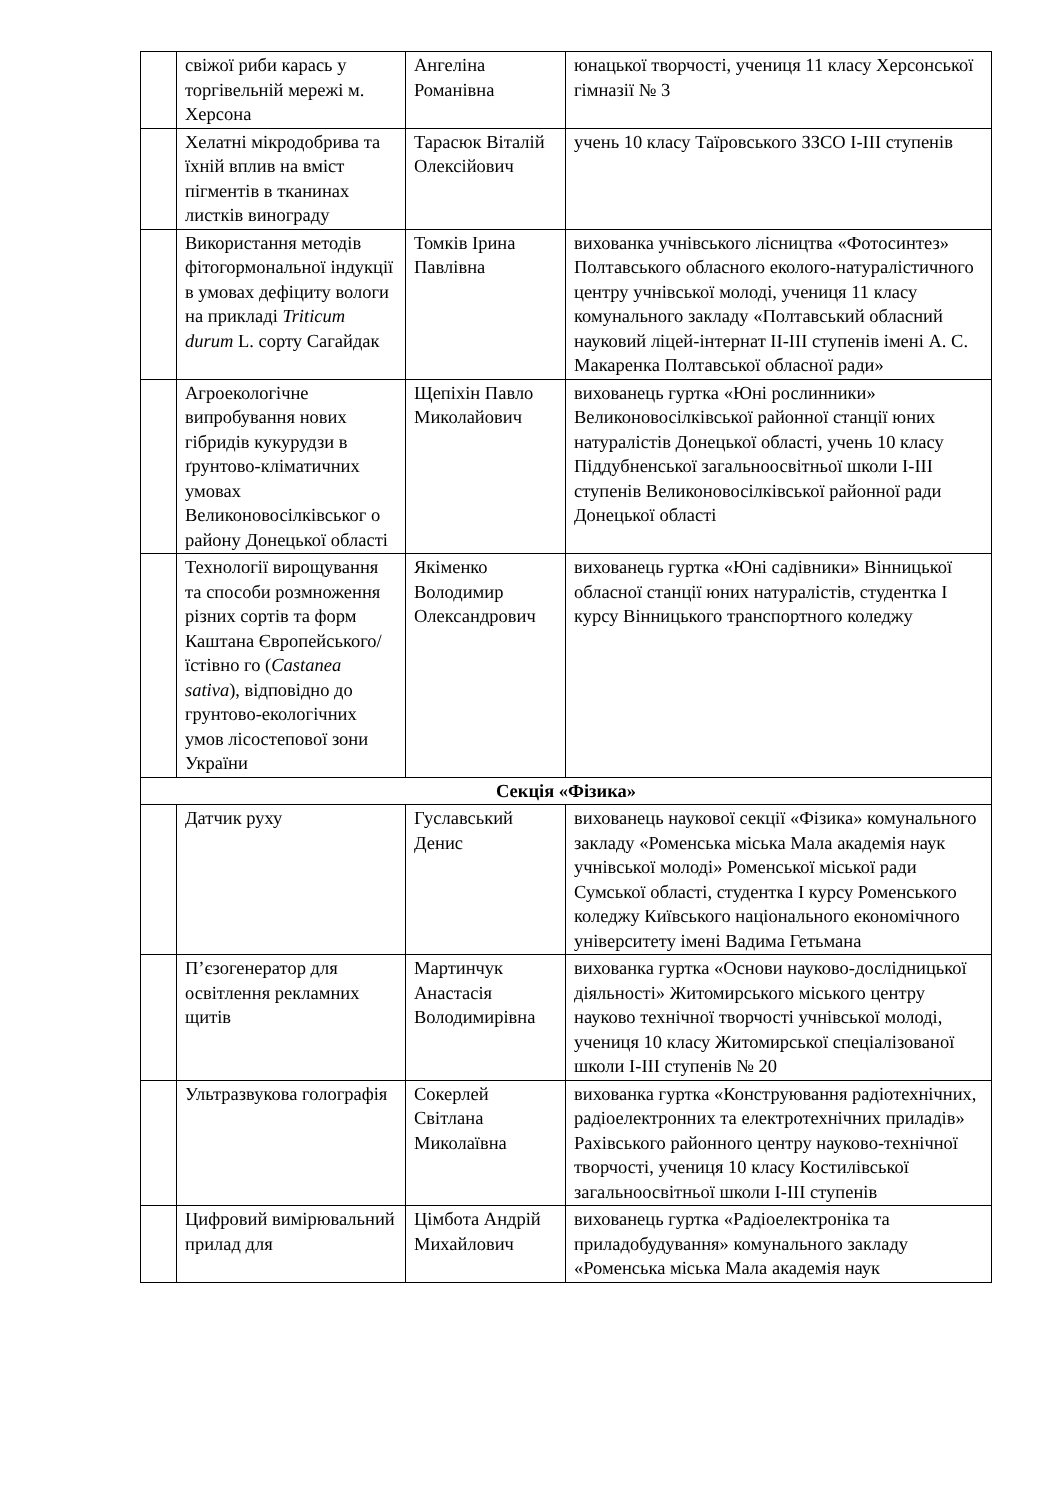| | свіжої риби карась у торгівельній мережі м. Херсона | Ангеліна Романівна | юнацької творчості, учениця 11 класу Херсонської гімназії № 3 |
| | Хелатні мікродобрива та їхній вплив на вміст пігментів в тканинах листків винограду | Тарасюк Віталій Олексійович | учень 10 класу Таїровського ЗЗСО І-ІІІ ступенів |
| | Використання методів фітогормональної індукції в умовах дефіциту вологи на прикладі Triticum durum L. сорту Сагайдак | Томків Ірина Павлівна | вихованка учнівського лісництва «Фотосинтез» Полтавського обласного еколого-натуралістичного центру учнівської молоді, учениця 11 класу комунального закладу «Полтавський обласний науковий ліцей-інтернат ІІ-ІІІ ступенів імені А. С. Макаренка Полтавської обласної ради» |
| | Агроекологічне випробування нових гібридів кукурудзи в ґрунтово-кліматичних умовах Великоновосілківськог о району Донецької області | Щепіхін Павло Миколайович | вихованець гуртка «Юні рослинники» Великоновосілківської районної станції юних натуралістів Донецької області, учень 10 класу Піддубненської загальноосвітньої школи І-ІІІ ступенів Великоновосілківської районної ради Донецької області |
| | Технології вирощування та способи розмноження різних сортів та форм Каштана Європейського/їстівно го ( Castanea sativa ), відповідно до грунтово-екологічних умов лісостепової зони України | Якіменко Володимир Олександрович | вихованець гуртка «Юні садівники» Вінницької обласної станції юних натуралістів, студентка І курсу Вінницького транспортного коледжу |
| Секція «Фізика» | | | |
| | Датчик руху | Гуславський Денис | вихованець наукової секції «Фізика» комунального закладу «Роменська міська Мала академія наук учнівської молоді» Роменської міської ради Сумської області, студентка І курсу Роменського коледжу Київського національного економічного університету імені Вадима Гетьмана |
| | П’єзогенератор для освітлення рекламних щитів | Мартинчук Анастасія Володимирівна | вихованка гуртка «Основи науково-дослідницької діяльності» Житомирського міського центру науково технічної творчості учнівської молоді, учениця 10 класу Житомирської спеціалізованої школи І-ІІІ ступенів № 20 |
| | Ультразвукова голографія | Сокерлей Світлана Миколаївна | вихованка гуртка «Конструювання радіотехнічних, радіоелектронних та електротехнічних приладів» Рахівського районного центру науково-технічної творчості, учениця 10 класу Костилівської загальноосвітньої школи І-ІІІ ступенів |
| | Цифровий вимірювальний прилад для | Цімбота Андрій Михайлович | вихованець гуртка «Радіоелектроніка та приладобудування» комунального закладу «Роменська міська Мала академія наук |